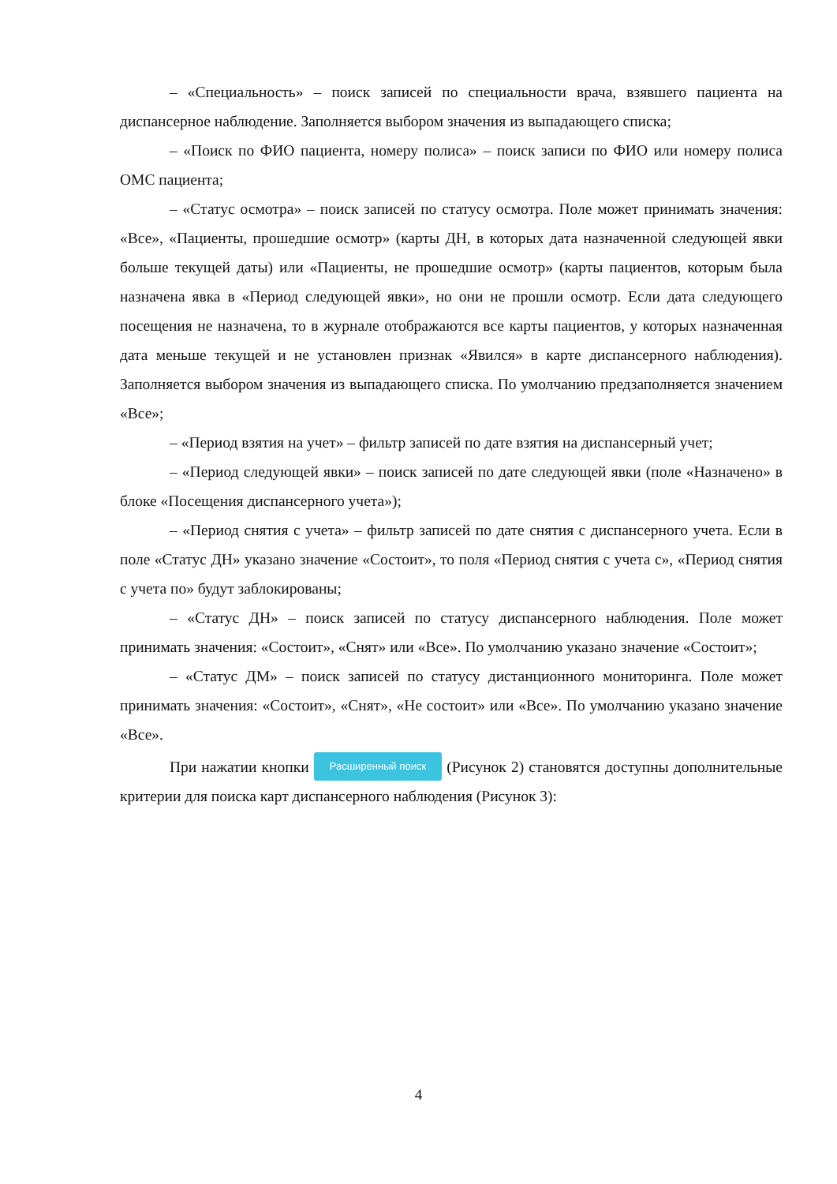– «Специальность» – поиск записей по специальности врача, взявшего пациента на диспансерное наблюдение. Заполняется выбором значения из выпадающего списка;
– «Поиск по ФИО пациента, номеру полиса» – поиск записи по ФИО или номеру полиса ОМС пациента;
– «Статус осмотра» – поиск записей по статусу осмотра. Поле может принимать значения: «Все», «Пациенты, прошедшие осмотр» (карты ДН, в которых дата назначенной следующей явки больше текущей даты) или «Пациенты, не прошедшие осмотр» (карты пациентов, которым была назначена явка в «Период следующей явки», но они не прошли осмотр. Если дата следующего посещения не назначена, то в журнале отображаются все карты пациентов, у которых назначенная дата меньше текущей и не установлен признак «Явился» в карте диспансерного наблюдения). Заполняется выбором значения из выпадающего списка. По умолчанию предзаполняется значением «Все»;
– «Период взятия на учет» – фильтр записей по дате взятия на диспансерный учет;
– «Период следующей явки» – поиск записей по дате следующей явки (поле «Назначено» в блоке «Посещения диспансерного учета»);
– «Период снятия с учета» – фильтр записей по дате снятия с диспансерного учета. Если в поле «Статус ДН» указано значение «Состоит», то поля «Период снятия с учета с», «Период снятия с учета по» будут заблокированы;
– «Статус ДН» – поиск записей по статусу диспансерного наблюдения. Поле может принимать значения: «Состоит», «Снят» или «Все». По умолчанию указано значение «Состоит»;
– «Статус ДМ» – поиск записей по статусу дистанционного мониторинга. Поле может принимать значения: «Состоит», «Снят», «Не состоит» или «Все». По умолчанию указано значение «Все».
При нажатии кнопки Расширенный поиск (Рисунок 2) становятся доступны дополнительные критерии для поиска карт диспансерного наблюдения (Рисунок 3):
4